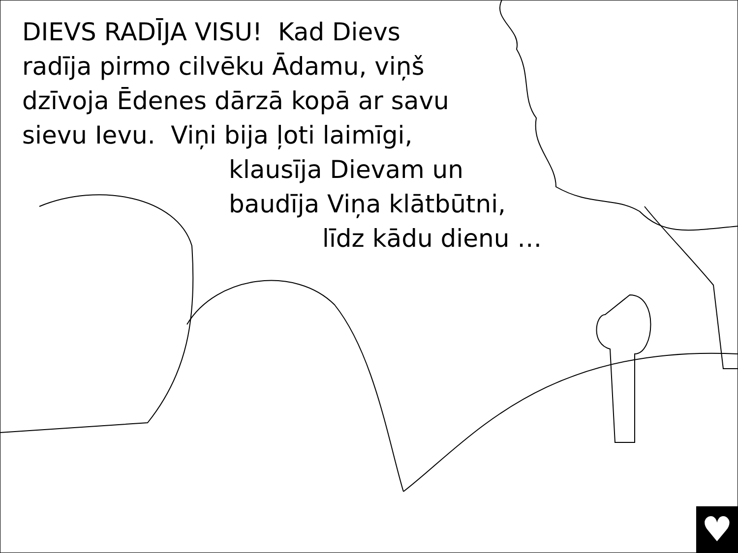DIEVS RADĪJA VISU! Kad Dievs
radīja pirmo cilvēku Ādamu, viņš
dzīvoja Ēdenes dārzā kopā ar savu
sievu Ievu. Viņi bija ļoti laimīgi,
klausīja Dievam un
baudīja Viņa klātbūtni,
līdz kādu dienu …
♥